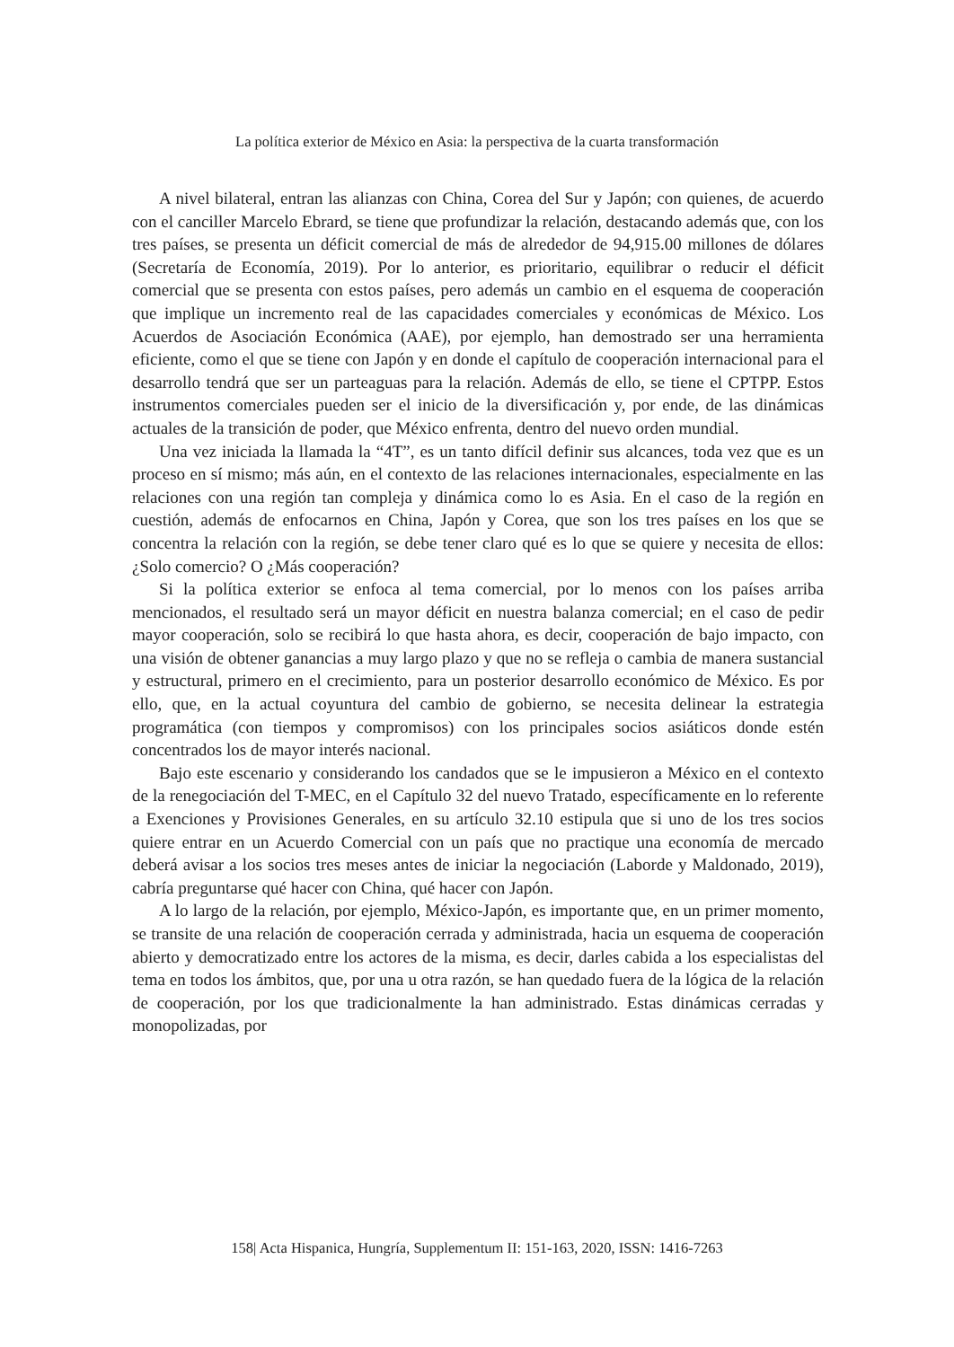La política exterior de México en Asia: la perspectiva de la cuarta transformación
A nivel bilateral, entran las alianzas con China, Corea del Sur y Japón; con quienes, de acuerdo con el canciller Marcelo Ebrard, se tiene que profundizar la relación, destacando además que, con los tres países, se presenta un déficit comercial de más de alrededor de 94,915.00 millones de dólares (Secretaría de Economía, 2019). Por lo anterior, es prioritario, equilibrar o reducir el déficit comercial que se presenta con estos países, pero además un cambio en el esquema de cooperación que implique un incremento real de las capacidades comerciales y económicas de México. Los Acuerdos de Asociación Económica (AAE), por ejemplo, han demostrado ser una herramienta eficiente, como el que se tiene con Japón y en donde el capítulo de cooperación internacional para el desarrollo tendrá que ser un parteaguas para la relación. Además de ello, se tiene el CPTPP. Estos instrumentos comerciales pueden ser el inicio de la diversificación y, por ende, de las dinámicas actuales de la transición de poder, que México enfrenta, dentro del nuevo orden mundial.
Una vez iniciada la llamada la “4T”, es un tanto difícil definir sus alcances, toda vez que es un proceso en sí mismo; más aún, en el contexto de las relaciones internacionales, especialmente en las relaciones con una región tan compleja y dinámica como lo es Asia. En el caso de la región en cuestión, además de enfocarnos en China, Japón y Corea, que son los tres países en los que se concentra la relación con la región, se debe tener claro qué es lo que se quiere y necesita de ellos: ¿Solo comercio? O ¿Más cooperación?
Si la política exterior se enfoca al tema comercial, por lo menos con los países arriba mencionados, el resultado será un mayor déficit en nuestra balanza comercial; en el caso de pedir mayor cooperación, solo se recibirá lo que hasta ahora, es decir, cooperación de bajo impacto, con una visión de obtener ganancias a muy largo plazo y que no se refleja o cambia de manera sustancial y estructural, primero en el crecimiento, para un posterior desarrollo económico de México. Es por ello, que, en la actual coyuntura del cambio de gobierno, se necesita delinear la estrategia programática (con tiempos y compromisos) con los principales socios asiáticos donde estén concentrados los de mayor interés nacional.
Bajo este escenario y considerando los candados que se le impusieron a México en el contexto de la renegociación del T-MEC, en el Capítulo 32 del nuevo Tratado, específicamente en lo referente a Exenciones y Provisiones Generales, en su artículo 32.10 estipula que si uno de los tres socios quiere entrar en un Acuerdo Comercial con un país que no practique una economía de mercado deberá avisar a los socios tres meses antes de iniciar la negociación (Laborde y Maldonado, 2019), cabría preguntarse qué hacer con China, qué hacer con Japón.
A lo largo de la relación, por ejemplo, México-Japón, es importante que, en un primer momento, se transite de una relación de cooperación cerrada y administrada, hacia un esquema de cooperación abierto y democratizado entre los actores de la misma, es decir, darles cabida a los especialistas del tema en todos los ámbitos, que, por una u otra razón, se han quedado fuera de la lógica de la relación de cooperación, por los que tradicionalmente la han administrado. Estas dinámicas cerradas y monopolizadas, por
158| Acta Hispanica, Hungría, Supplementum II: 151-163, 2020, ISSN: 1416-7263